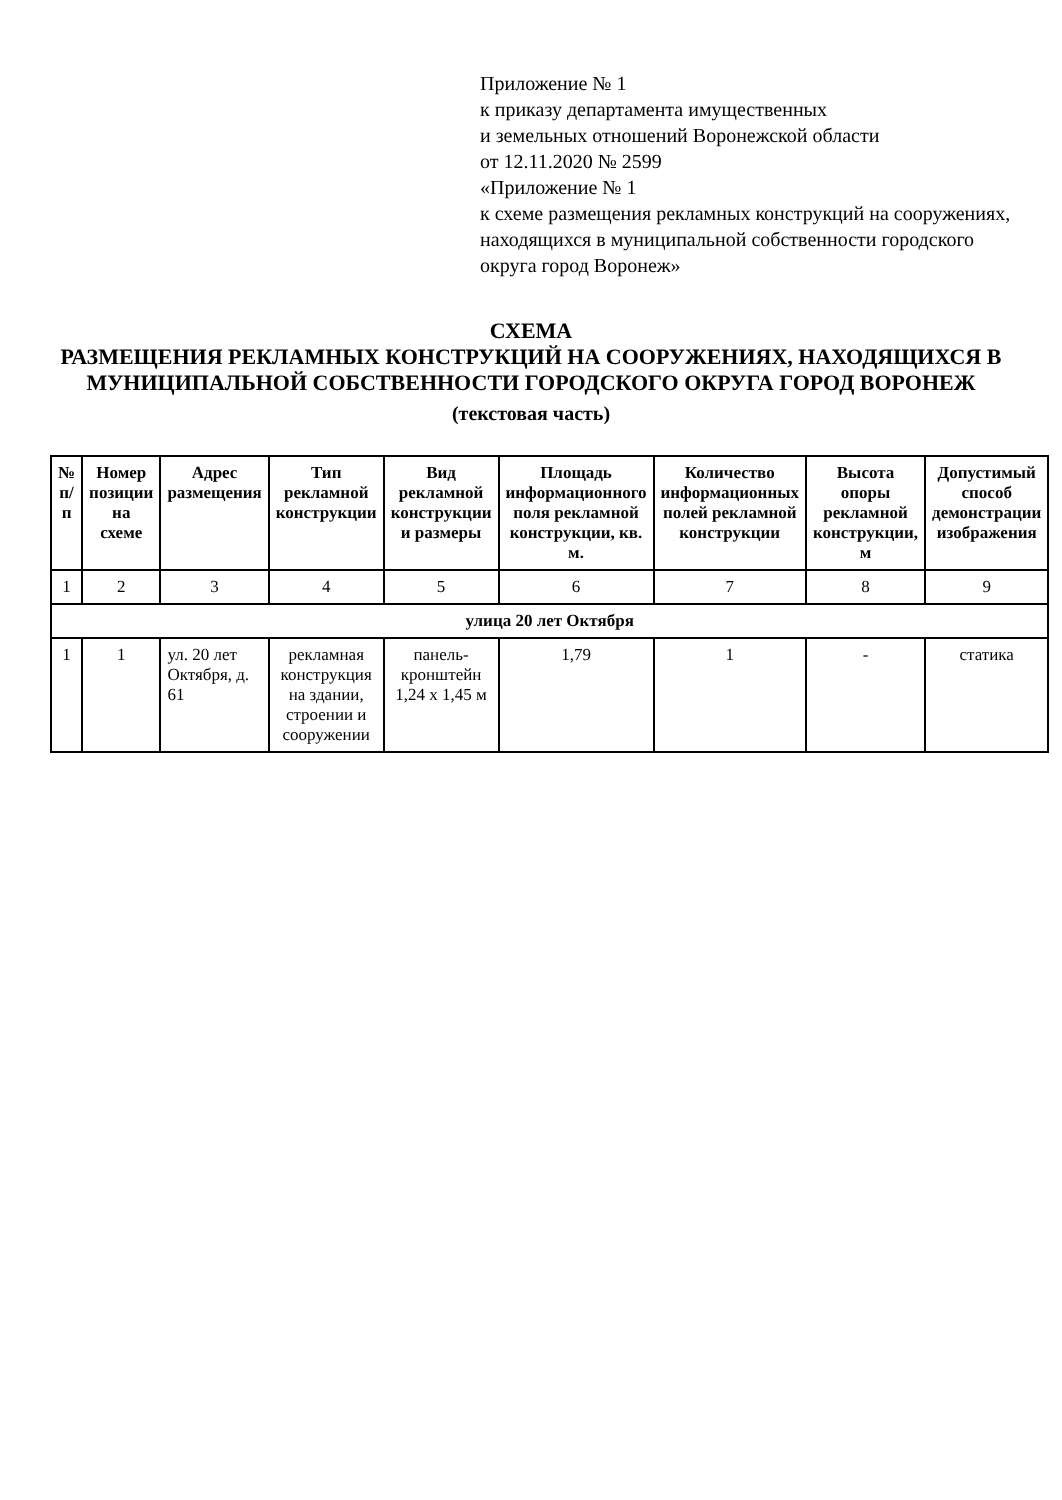Приложение № 1
к приказу департамента имущественных
и земельных отношений Воронежской области
от 12.11.2020 № 2599
«Приложение № 1
к схеме размещения рекламных конструкций на сооружениях, находящихся в муниципальной собственности городского округа город Воронеж»
СХЕМА
РАЗМЕЩЕНИЯ РЕКЛАМНЫХ КОНСТРУКЦИЙ НА СООРУЖЕНИЯХ, НАХОДЯЩИХСЯ В МУНИЦИПАЛЬНОЙ СОБСТВЕННОСТИ ГОРОДСКОГО ОКРУГА ГОРОД ВОРОНЕЖ
(текстовая часть)
| № п/п | Номер позиции на схеме | Адрес размещения | Тип рекламной конструкции | Вид рекламной конструкции и размеры | Площадь информационного поля рекламной конструкции, кв. м. | Количество информационных полей рекламной конструкции | Высота опоры рекламной конструкции, м | Допустимый способ демонстрации изображения |
| --- | --- | --- | --- | --- | --- | --- | --- | --- |
| 1 | 2 | 3 | 4 | 5 | 6 | 7 | 8 | 9 |
| улица 20 лет Октября | | | | | | | | |
| 1 | 1 | ул. 20 лет Октября, д. 61 | рекламная конструкция на здании, строении и сооружении | панель-кронштейн 1,24 х 1,45 м | 1,79 | 1 | - | статика |